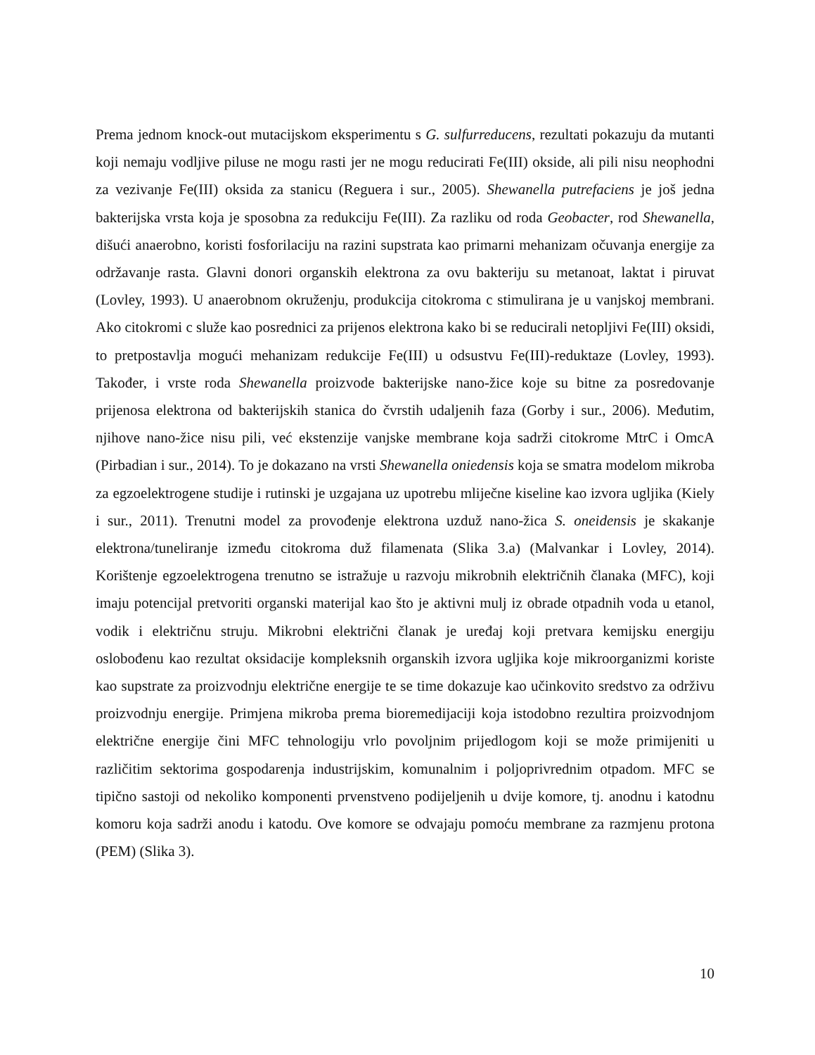Prema jednom knock-out mutacijskom eksperimentu s G. sulfurreducens, rezultati pokazuju da mutanti koji nemaju vodljive piluse ne mogu rasti jer ne mogu reducirati Fe(III) okside, ali pili nisu neophodni za vezivanje Fe(III) oksida za stanicu (Reguera i sur., 2005). Shewanella putrefaciens je još jedna bakterijska vrsta koja je sposobna za redukciju Fe(III). Za razliku od roda Geobacter, rod Shewanella, dišući anaerobno, koristi fosforilaciju na razini supstrata kao primarni mehanizam očuvanja energije za održavanje rasta. Glavni donori organskih elektrona za ovu bakteriju su metanoat, laktat i piruvat (Lovley, 1993). U anaerobnom okruženju, produkcija citokroma c stimulirana je u vanjskoj membrani. Ako citokromi c služe kao posrednici za prijenos elektrona kako bi se reducirali netopljivi Fe(III) oksidi, to pretpostavlja mogući mehanizam redukcije Fe(III) u odsustvu Fe(III)-reduktaze (Lovley, 1993). Također, i vrste roda Shewanella proizvode bakterijske nano-žice koje su bitne za posredovanje prijenosa elektrona od bakterijskih stanica do čvrstih udaljenih faza (Gorby i sur., 2006). Međutim, njihove nano-žice nisu pili, već ekstenzije vanjske membrane koja sadrži citokrome MtrC i OmcA (Pirbadian i sur., 2014). To je dokazano na vrsti Shewanella oniedensis koja se smatra modelom mikroba za egzoelektrogene studije i rutinski je uzgajana uz upotrebu mliječne kiseline kao izvora ugljika (Kiely i sur., 2011). Trenutni model za provođenje elektrona uzduž nano-žica S. oneidensis je skakanje elektrona/tuneliranje između citokroma duž filamenata (Slika 3.a) (Malvankar i Lovley, 2014). Korištenje egzoelektrogena trenutno se istražuje u razvoju mikrobnih električnih članaka (MFC), koji imaju potencijal pretvoriti organski materijal kao što je aktivni mulj iz obrade otpadnih voda u etanol, vodik i električnu struju. Mikrobni električni članak je uređaj koji pretvara kemijsku energiju oslobođenu kao rezultat oksidacije kompleksnih organskih izvora ugljika koje mikroorganizmi koriste kao supstrate za proizvodnju električne energije te se time dokazuje kao učinkovito sredstvo za održivu proizvodnju energije. Primjena mikroba prema bioremedijaciji koja istodobno rezultira proizvodnjom električne energije čini MFC tehnologiju vrlo povoljnim prijedlogom koji se može primijeniti u različitim sektorima gospodarenja industrijskim, komunalnim i poljoprivrednim otpadom. MFC se tipično sastoji od nekoliko komponenti prvenstveno podijeljenih u dvije komore, tj. anodnu i katodnu komoru koja sadrži anodu i katodu. Ove komore se odvajaju pomoću membrane za razmjenu protona (PEM) (Slika 3).
10